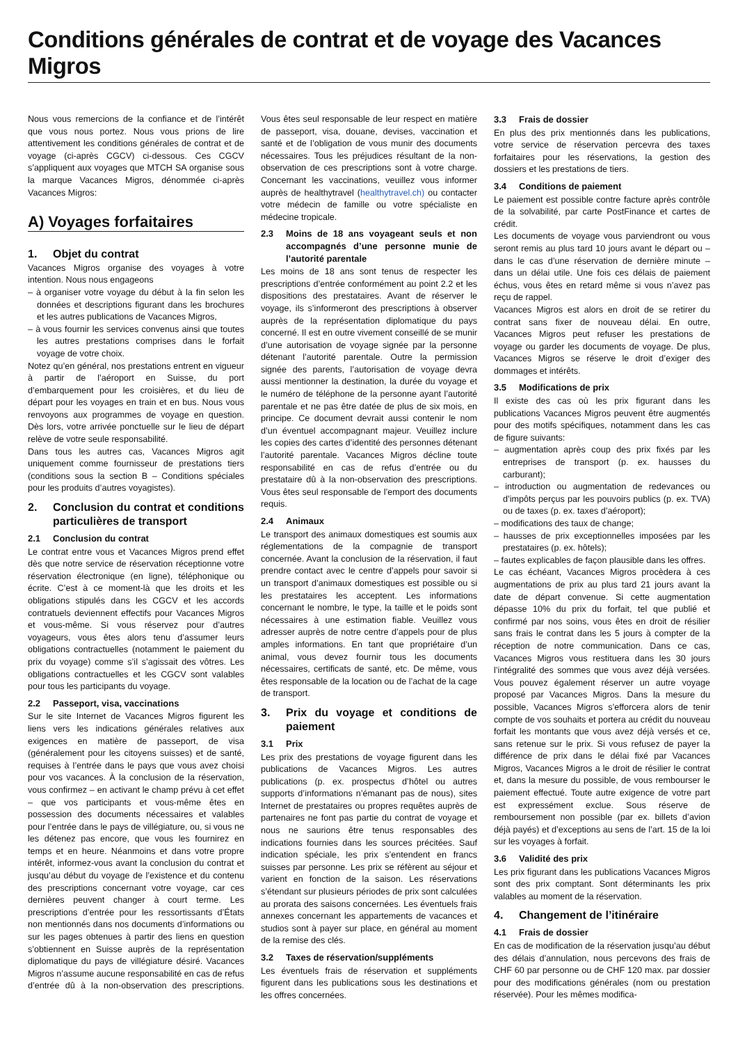Conditions générales de contrat et de voyage des Vacances Migros
Nous vous remercions de la confiance et de l’intérêt que vous nous portez. Nous vous prions de lire attentivement les conditions générales de contrat et de voyage (ci-après CGCV) ci-dessous. Ces CGCV s’appliquent aux voyages que MTCH SA organise sous la marque Vacances Migros, dénommée ci-après Vacances Migros:
A) Voyages forfaitaires
1. Objet du contrat
Vacances Migros organise des voyages à votre intention. Nous nous engageons
– à organiser votre voyage du début à la fin selon les données et descriptions figurant dans les brochures et les autres publications de Vacances Migros,
– à vous fournir les services convenus ainsi que toutes les autres prestations comprises dans le forfait voyage de votre choix.
Notez qu’en général, nos prestations entrent en vigueur à partir de l’aéroport en Suisse, du port d’embarquement pour les croisières, et du lieu de départ pour les voyages en train et en bus. Nous vous renvoyons aux programmes de voyage en question. Dès lors, votre arrivée ponctuelle sur le lieu de départ relève de votre seule responsabilité.
Dans tous les autres cas, Vacances Migros agit uniquement comme fournisseur de prestations tiers (conditions sous la section B – Conditions spéciales pour les produits d’autres voyagistes).
2. Conclusion du contrat et conditions particulières de transport
2.1 Conclusion du contrat
Le contrat entre vous et Vacances Migros prend effet dès que notre service de réservation réceptionne votre réservation électronique (en ligne), téléphonique ou écrite. C’est à ce moment-là que les droits et les obligations stipulés dans les CGCV et les accords contratuels deviennent effectifs pour Vacances Migros et vous-même. Si vous réservez pour d’autres voyageurs, vous êtes alors tenu d’assumer leurs obligations contractuelles (notamment le paiement du prix du voyage) comme s’il s’agissait des vôtres. Les obligations contractuelles et les CGCV sont valables pour tous les participants du voyage.
2.2 Passeport, visa, vaccinations
Sur le site Internet de Vacances Migros figurent les liens vers les indications générales relatives aux exigences en matière de passeport, de visa (généralement pour les citoyens suisses) et de santé, requises à l’entrée dans le pays que vous avez choisi pour vos vacances. À la conclusion de la réservation, vous confirmez – en activant le champ prévu à cet effet – que vos participants et vous-même êtes en possession des documents nécessaires et valables pour l’entrée dans le pays de villégiature, ou, si vous ne les détenez pas encore, que vous les fournirez en temps et en heure. Néanmoins et dans votre propre intérêt, informez-vous avant la conclusion du contrat et jusqu’au début du voyage de l’existence et du contenu des prescriptions concernant votre voyage, car ces dernières peuvent changer à court terme. Les prescriptions d’entrée pour les ressortissants d’États non mentionnés dans nos documents d’informations ou sur les pages obtenues à partir des liens en question s’obtiennent en Suisse auprès de la représentation diplomatique du pays de villégiature désiré. Vacances Migros n’assume aucune responsabilité en cas de refus d’entrée dû à la non-observation des prescriptions. Vous êtes seul responsable de leur respect en matière de passeport, visa, douane, devises, vaccination et santé et de l’obligation de vous munir des documents nécessaires. Tous les préjudices résultant de la non-observation de ces prescriptions sont à votre charge. Concernant les vaccinations, veuillez vous informer auprès de healthytravel (healthytravel.ch) ou contacter votre médecin de famille ou votre spécialiste en médecine tropicale.
2.3 Moins de 18 ans voyageant seuls et non accompagnés d’une personne munie de l’autorité parentale
Les moins de 18 ans sont tenus de respecter les prescriptions d’entrée conformément au point 2.2 et les dispositions des prestataires. Avant de réserver le voyage, ils s’informeront des prescriptions à observer auprès de la représentation diplomatique du pays concerné. Il est en outre vivement conseillé de se munir d’une autorisation de voyage signée par la personne détenant l’autorité parentale. Outre la permission signée des parents, l’autorisation de voyage devra aussi mentionner la destination, la durée du voyage et le numéro de téléphone de la personne ayant l’autorité parentale et ne pas être datée de plus de six mois, en principe. Ce document devrait aussi contenir le nom d’un éventuel accompagnant majeur. Veuillez inclure les copies des cartes d’identité des personnes détenant l’autorité parentale. Vacances Migros décline toute responsabilité en cas de refus d’entrée ou du prestataire dû à la non-observation des prescriptions. Vous êtes seul responsable de l’emport des documents requis.
2.4 Animaux
Le transport des animaux domestiques est soumis aux réglementations de la compagnie de transport concernée. Avant la conclusion de la réservation, il faut prendre contact avec le centre d’appels pour savoir si un transport d’animaux domestiques est possible ou si les prestataires les acceptent. Les informations concernant le nombre, le type, la taille et le poids sont nécessaires à une estimation fiable. Veuillez vous adresser auprès de notre centre d’appels pour de plus amples informations. En tant que propriétaire d’un animal, vous devez fournir tous les documents nécessaires, certificats de santé, etc. De même, vous êtes responsable de la location ou de l’achat de la cage de transport.
3. Prix du voyage et conditions de paiement
3.1 Prix
Les prix des prestations de voyage figurent dans les publications de Vacances Migros. Les autres publications (p. ex. prospectus d’hôtel ou autres supports d’informations n’émanant pas de nous), sites Internet de prestataires ou propres requêtes auprès de partenaires ne font pas partie du contrat de voyage et nous ne saurions être tenus responsables des indications fournies dans les sources précitées. Sauf indication spéciale, les prix s’entendent en francs suisses par personne. Les prix se réfèrent au séjour et varient en fonction de la saison. Les réservations s’étendant sur plusieurs périodes de prix sont calculées au prorata des saisons concernées. Les éventuels frais annexes concernant les appartements de vacances et studios sont à payer sur place, en général au moment de la remise des clés.
3.2 Taxes de réservation/suppléments
Les éventuels frais de réservation et suppléments figurent dans les publications sous les destinations et les offres concernées.
3.3 Frais de dossier
En plus des prix mentionnés dans les publications, votre service de réservation percevra des taxes forfaitaires pour les réservations, la gestion des dossiers et les prestations de tiers.
3.4 Conditions de paiement
Le paiement est possible contre facture après contrôle de la solvabilité, par carte PostFinance et cartes de crédit.
Les documents de voyage vous parviendront ou vous seront remis au plus tard 10 jours avant le départ ou – dans le cas d’une réservation de dernière minute – dans un délai utile. Une fois ces délais de paiement échus, vous êtes en retard même si vous n’avez pas reçu de rappel.
Vacances Migros est alors en droit de se retirer du contrat sans fixer de nouveau délai. En outre, Vacances Migros peut refuser les prestations de voyage ou garder les documents de voyage. De plus, Vacances Migros se réserve le droit d’exiger des dommages et intérêts.
3.5 Modifications de prix
Il existe des cas où les prix figurant dans les publications Vacances Migros peuvent être augmentés pour des motifs spécifiques, notamment dans les cas de figure suivants:
– augmentation après coup des prix fixés par les entreprises de transport (p. ex. hausses du carburant);
– introduction ou augmentation de redevances ou d’impôts perçus par les pouvoirs publics (p. ex. TVA) ou de taxes (p. ex. taxes d’aéroport);
– modifications des taux de change;
– hausses de prix exceptionnelles imposées par les prestataires (p. ex. hôtels);
– fautes explicables de façon plausible dans les offres.
Le cas échéant, Vacances Migros procèdera à ces augmentations de prix au plus tard 21 jours avant la date de départ convenue. Si cette augmentation dépasse 10% du prix du forfait, tel que publié et confirmé par nos soins, vous êtes en droit de résilier sans frais le contrat dans les 5 jours à compter de la réception de notre communication. Dans ce cas, Vacances Migros vous restituera dans les 30 jours l’intégralité des sommes que vous avez déjà versées. Vous pouvez également réserver un autre voyage proposé par Vacances Migros. Dans la mesure du possible, Vacances Migros s’efforcera alors de tenir compte de vos souhaits et portera au crédit du nouveau forfait les montants que vous avez déjà versés et ce, sans retenue sur le prix. Si vous refusez de payer la différence de prix dans le délai fixé par Vacances Migros, Vacances Migros a le droit de résilier le contrat et, dans la mesure du possible, de vous rembourser le paiement effectué. Toute autre exigence de votre part est expressément exclue. Sous réserve de remboursement non possible (par ex. billets d’avion déjà payés) et d’exceptions au sens de l’art. 15 de la loi sur les voyages à forfait.
3.6 Validité des prix
Les prix figurant dans les publications Vacances Migros sont des prix comptant. Sont déterminants les prix valables au moment de la réservation.
4. Changement de l’itinéraire
4.1 Frais de dossier
En cas de modification de la réservation jusqu’au début des délais d’annulation, nous percevons des frais de CHF 60 par personne ou de CHF 120 max. par dossier pour des modifications générales (nom ou prestation réservée). Pour les mêmes modifica-